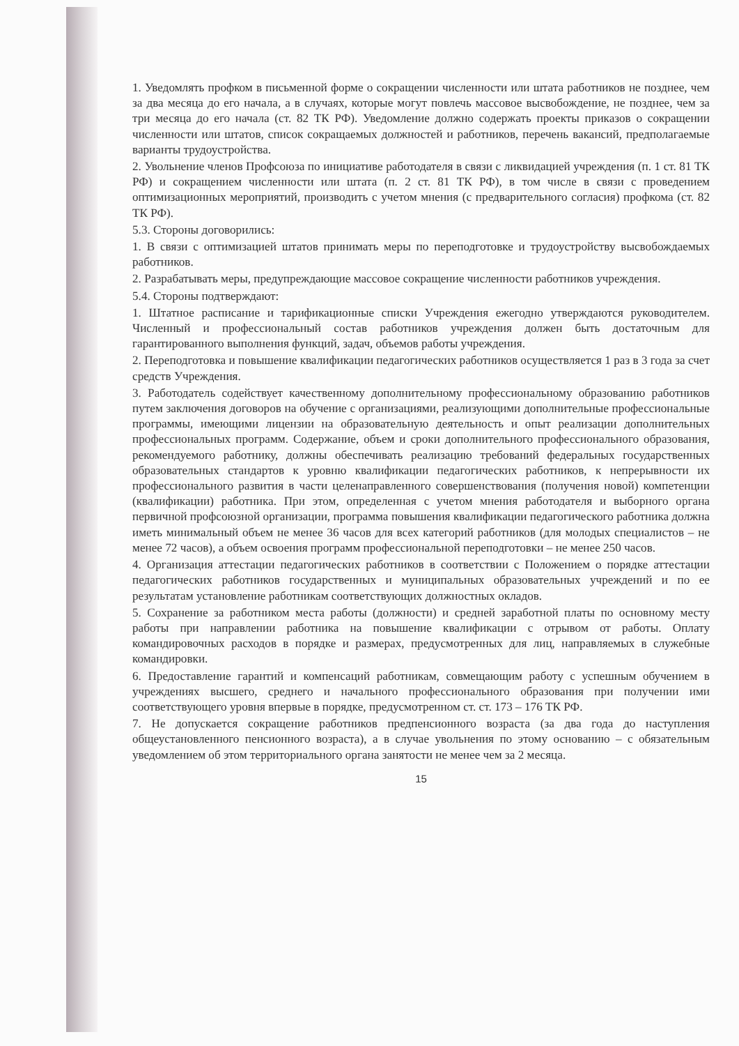1. Уведомлять профком в письменной форме о сокращении численности или штата работников не позднее, чем за два месяца до его начала, а в случаях, которые могут повлечь массовое высвобождение, не позднее, чем за три месяца до его начала (ст. 82 ТК РФ). Уведомление должно содержать проекты приказов о сокращении численности или штатов, список сокращаемых должностей и работников, перечень вакансий, предполагаемые варианты трудоустройства.
2. Увольнение членов Профсоюза по инициативе работодателя в связи с ликвидацией учреждения (п. 1 ст. 81 ТК РФ) и сокращением численности или штата (п. 2 ст. 81 ТК РФ), в том числе в связи с проведением оптимизационных мероприятий, производить с учетом мнения (с предварительного согласия) профкома (ст. 82 ТК РФ).
5.3. Стороны договорились:
1. В связи с оптимизацией штатов принимать меры по переподготовке и трудоустройству высвобождаемых работников.
2. Разрабатывать меры, предупреждающие массовое сокращение численности работников учреждения.
5.4. Стороны подтверждают:
1. Штатное расписание и тарификационные списки Учреждения ежегодно утверждаются руководителем. Численный и профессиональный состав работников учреждения должен быть достаточным для гарантированного выполнения функций, задач, объемов работы учреждения.
2. Переподготовка и повышение квалификации педагогических работников осуществляется 1 раз в 3 года за счет средств Учреждения.
3. Работодатель содействует качественному дополнительному профессиональному образованию работников путем заключения договоров на обучение с организациями, реализующими дополнительные профессиональные программы, имеющими лицензии на образовательную деятельность и опыт реализации дополнительных профессиональных программ. Содержание, объем и сроки дополнительного профессионального образования, рекомендуемого работнику, должны обеспечивать реализацию требований федеральных государственных образовательных стандартов к уровню квалификации педагогических работников, к непрерывности их профессионального развития в части целенаправленного совершенствования (получения новой) компетенции (квалификации) работника. При этом, определенная с учетом мнения работодателя и выборного органа первичной профсоюзной организации, программа повышения квалификации педагогического работника должна иметь минимальный объем не менее 36 часов для всех категорий работников (для молодых специалистов – не менее 72 часов), а объем освоения программ профессиональной переподготовки – не менее 250 часов.
4. Организация аттестации педагогических работников в соответствии с Положением о порядке аттестации педагогических работников государственных и муниципальных образовательных учреждений и по ее результатам установление работникам соответствующих должностных окладов.
5. Сохранение за работником места работы (должности) и средней заработной платы по основному месту работы при направлении работника на повышение квалификации с отрывом от работы. Оплату командировочных расходов в порядке и размерах, предусмотренных для лиц, направляемых в служебные командировки.
6. Предоставление гарантий и компенсаций работникам, совмещающим работу с успешным обучением в учреждениях высшего, среднего и начального профессионального образования при получении ими соответствующего уровня впервые в порядке, предусмотренном ст. ст. 173 – 176 ТК РФ.
7. Не допускается сокращение работников предпенсионного возраста (за два года до наступления общеустановленного пенсионного возраста), а в случае увольнения по этому основанию – с обязательным уведомлением об этом территориального органа занятости не менее чем за 2 месяца.
15